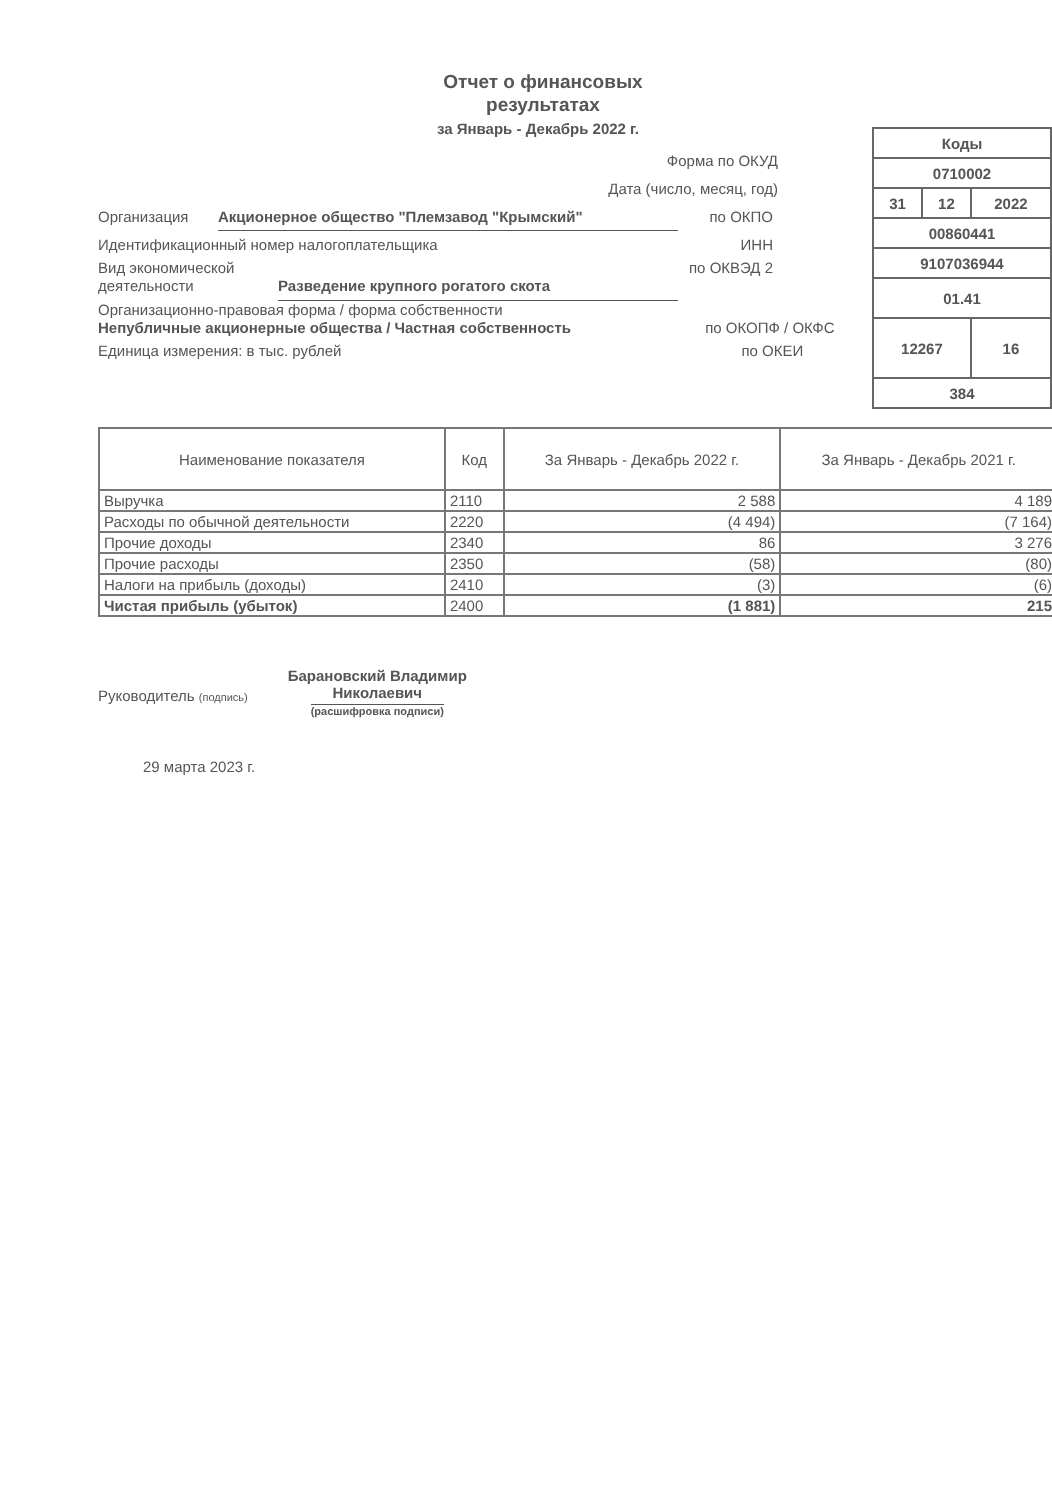Отчет о финансовых
результатах
за Январь - Декабрь 2022 г.
Форма по ОКУД
Дата (число, месяц, год)
Организация Акционерное общество "Племзавод "Крымский" по ОКПО
Идентификационный номер налогоплательщика ИНН
Вид экономической деятельности Разведение крупного рогатого скота по ОКВЭД 2
Организационно-правовая форма / форма собственности
Непубличные акционерные общества / Частная собственность по ОКОПФ / ОКФС
Единица измерения: в тыс. рублей по ОКЕИ
| Коды | | |
| 0710002 | | |
| 31 | 12 | 2022 |
| 00860441 | | |
| 9107036944 | | |
| 01.41 | | |
| 12267 | | 16 |
| 384 | | |
| Наименование показателя | Код | За Январь - Декабрь 2022 г. | За Январь - Декабрь 2021 г. |
| --- | --- | --- | --- |
| Выручка | 2110 | 2 588 | 4 189 |
| Расходы по обычной деятельности | 2220 | (4 494) | (7 164) |
| Прочие доходы | 2340 | 86 | 3 276 |
| Прочие расходы | 2350 | (58) | (80) |
| Налоги на прибыль (доходы) | 2410 | (3) | (6) |
| Чистая прибыль (убыток) | 2400 | (1 881) | 215 |
Руководитель (подпись)
Барановский Владимир
Николаевич
(расшифровка подписи)
29 марта 2023 г.